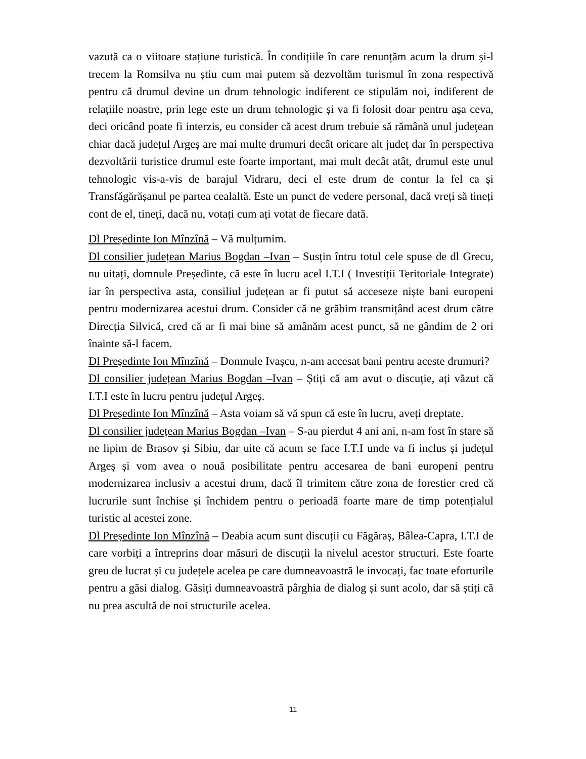vazută ca o viitoare stațiune turistică. În condițiile în care renunțăm acum la drum și-l trecem la Romsilva nu știu cum mai putem să dezvoltăm turismul în zona respectivă pentru că drumul devine un drum tehnologic indiferent ce stipulăm noi, indiferent de relațiile noastre, prin lege este un drum tehnologic și va fi folosit doar pentru așa ceva, deci oricând poate fi interzis, eu consider că acest drum trebuie să rămână unul județean chiar dacă județul Argeș are mai multe drumuri decât oricare alt județ dar în perspectiva dezvoltării turistice drumul este foarte important, mai mult decât atât, drumul este unul tehnologic vis-a-vis de barajul Vidraru, deci el este drum de contur la fel ca și Transfăgărășanul pe partea cealaltă. Este un punct de vedere personal, dacă vreți să tineți cont de el, tineți, dacă nu, votați cum ați votat de fiecare dată.
Dl Președinte Ion Mînzînă – Vă mulțumim.
Dl consilier județean Marius Bogdan –Ivan – Susțin întru totul cele spuse de dl Grecu, nu uitați, domnule Președinte, că este în lucru acel I.T.I ( Investiții Teritoriale Integrate) iar în perspectiva asta, consiliul județean ar fi putut să acceseze niște bani europeni pentru modernizarea acestui drum. Consider că ne grăbim transmițând acest drum către Direcția Silvică, cred că ar fi mai bine să amânăm acest punct, să ne gândim de 2 ori înainte să-l facem.
Dl Președinte Ion Mînzînă – Domnule Ivașcu, n-am accesat bani pentru aceste drumuri?
Dl consilier județean Marius Bogdan –Ivan – Știți că am avut o discuție, ați văzut că I.T.I este în lucru pentru județul Argeș.
Dl Președinte Ion Mînzînă – Asta voiam să vă spun că este în lucru, aveți dreptate.
Dl consilier județean Marius Bogdan –Ivan – S-au pierdut 4 ani ani, n-am fost în stare să ne lipim de Brasov și Sibiu, dar uite că acum se face I.T.I unde va fi inclus și județul Argeș și vom avea o nouă posibilitate pentru accesarea de bani europeni pentru modernizarea inclusiv a acestui drum, dacă îl trimitem către zona de forestier cred că lucrurile sunt închise și închidem pentru o perioadă foarte mare de timp potențialul turistic al acestei zone.
Dl Președinte Ion Mînzînă – Deabia acum sunt discuții cu Făgăraș, Bâlea-Capra, I.T.I de care vorbiți a întreprins doar măsuri de discuții la nivelul acestor structuri. Este foarte greu de lucrat și cu județele acelea pe care dumneavoastră le invocați, fac toate eforturile pentru a găsi dialog. Găsiți dumneavoastră pârghia de dialog și sunt acolo, dar să știți că nu prea ascultă de noi structurile acelea.
11